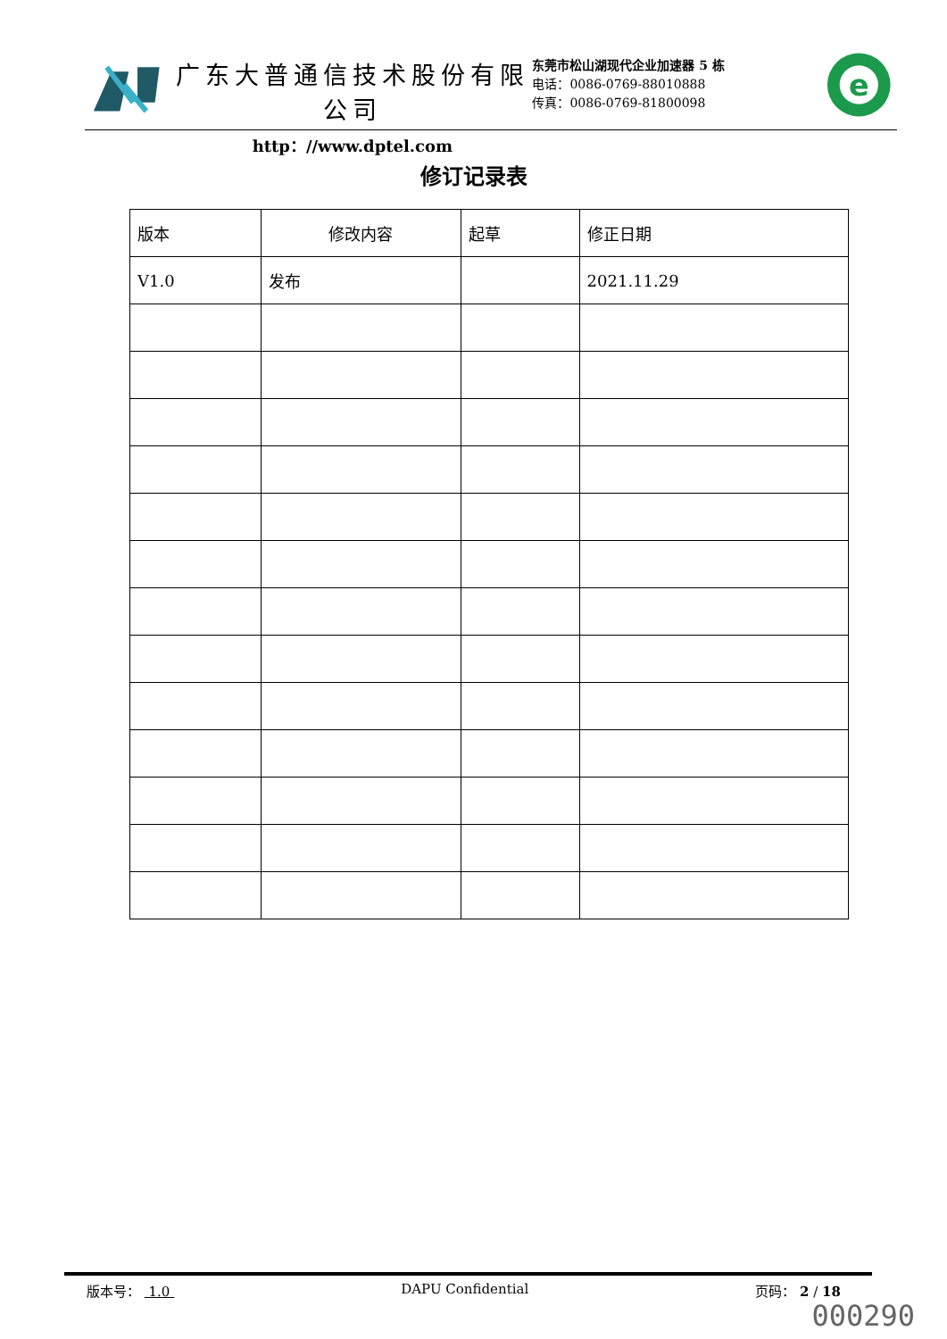广东大普通信技术股份有限公司
http：//www.dptel.com
东莞市松山湖现代企业加速器 5 栋
电话：0086-0769-88010888
传真：0086-0769-81800098
e
修订记录表
| 版本 | 修改内容 | 起草 | 修正日期 |
| --- | --- | --- | --- |
| V1.0 | 发布 | | 2021.11.29 |
版本号： 1.0 DAPU Confidential 页码： 2 / 18
000290